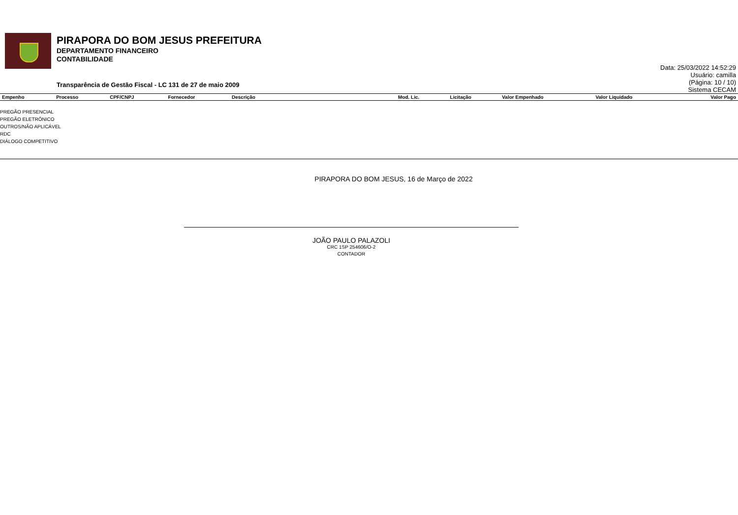PIRAPORA DO BOM JESUS PREFEITURA
DEPARTAMENTO FINANCEIRO
CONTABILIDADE
Transparência de Gestão Fiscal - LC 131 de 27 de maio 2009
Data: 25/03/2022 14:52:29
Usuário: camilla
(Página: 10 / 10)
Sistema CECAM
| Empenho | Processo | CPF/CNPJ | Fornecedor | Descrição | Mod. Lic. | Licitação | Valor Empenhado | Valor Liquidado | Valor Pago |
| --- | --- | --- | --- | --- | --- | --- | --- | --- | --- |
PREGÃO PRESENCIAL
PREGÃO ELETRÔNICO
OUTROS/NÃO APLICÁVEL
RDC
DIÁLOGO COMPETITIVO
PIRAPORA DO BOM JESUS, 16 de Março de 2022
JOÃO PAULO PALAZOLI
CRC 1SP 254606/O-2
CONTADOR